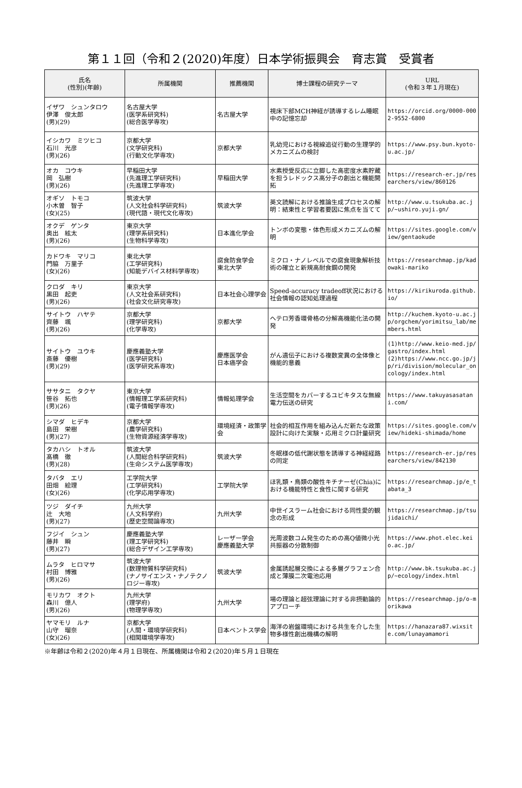第１１回（令和２(2020)年度）日本学術振興会　育志賞　受賞者
| 氏名 (性別)(年齢) | 所属機関 | 推薦機関 | 博士課程の研究テーマ | URL (令和３年１月現在) |
| --- | --- | --- | --- | --- |
| イザワ シュンタロウ 伊澤 俊太郎 (男)(29) | 名古屋大学 (医学系研究科) (総合医学専攻) | 名古屋大学 | 視床下部MCH神経が誘導するレム睡眠中の記憶忘却 | https://orcid.org/0000-0002-9552-6800 |
| イシカワ ミツヒコ 石川 光彦 (男)(26) | 京都大学 (文学研究科) (行動文化学専攻) | 京都大学 | 乳幼児における視線追従行動の生理学的メカニズムの検討 | https://www.psy.bun.kyoto-u.ac.jp/ |
| オカ コウキ 岡 弘樹 (男)(26) | 早稲田大学 (先進理工学研究科) (先進理工学専攻) | 早稲田大学 | 水素授受反応に立脚した高密度水素貯蔵を担うレドックス高分子の創出と機能開拓 | https://research-er.jp/researchers/view/860126 |
| オギソ トモコ 小木曽 智子 (女)(25) | 筑波大学 (人文社会科学研究科) (現代語・現代文化専攻) | 筑波大学 | 英文読解における推論生成プロセスの解明：結束性と学習者要因に焦点を当てて | http://www.u.tsukuba.ac.jp/~ushiro.yuji.gn/ |
| オクデ ゲンタ 奥出 絃太 (男)(26) | 東京大学 (理学系研究科) (生物科学専攻) | 日本進化学会 | トンボの変態・体色形成メカニズムの解明 | https://sites.google.com/view/gentaokude |
| カドワキ マリコ 門脇 万里子 (女)(26) | 東北大学 (工学研究科) (知能デバイス材料学専攻) | 腐食防食学会 東北大学 | ミクロ・ナノレベルでの腐食現象解析技術の確立と新規高耐食鋼の開発 | https://researchmap.jp/kadowaki-mariko |
| クロダ キリ 黒田 起吏 (男)(26) | 東京大学 (人文社会系研究科) (社会文化研究専攻) | 日本社会心理学会 | Speed-accuracy tradeoff状況における社会情報の認知処理過程 | https://kirikuroda.github.io/ |
| サイトウ ハヤテ 齊藤 颯 (男)(26) | 京都大学 (理学研究科) (化学専攻) | 京都大学 | ヘテロ芳香環骨格の分解高機能化法の開発 | http://kuchem.kyoto-u.ac.jp/orgchem/yorimitsu_lab/members.html |
| サイトウ ユウキ 斎藤 優樹 (男)(29) | 慶應義塾大学 (医学研究科) (医学研究系専攻) | 慶應医学会 日本癌学会 | がん遺伝子における複数変異の全体像と機能的意義 | (1)http://www.keio-med.jp/gastro/index.html (2)https://www.ncc.go.jp/jp/ri/division/molecular_oncology/index.html |
| ササタニ タクヤ 笹谷 拓也 (男)(26) | 東京大学 (情報理工学系研究科) (電子情報学専攻) | 情報処理学会 | 生活空間をカバーするユビキタスな無線電力伝送の研究 | https://www.takuyasasatani.com/ |
| シマダ ヒデキ 島田 栄樹 (男)(27) | 京都大学 (農学研究科) (生物資源経済学専攻) | 環境経済・政策学会 | 社会的相互作用を組み込んだ新たな政策設計に向けた実験・応用ミクロ計量研究 | https://sites.google.com/view/hideki-shimada/home |
| タカハシ トオル 髙橋 徹 (男)(28) | 筑波大学 (人間総合科学研究科) (生命システム医学専攻) | 筑波大学 | 冬眠様の低代謝状態を誘導する神経経路の同定 | https://research-er.jp/researchers/view/842130 |
| タバタ エリ 田畑 絵理 (女)(26) | 工学院大学 (工学研究科) (化学応用学専攻) | 工学院大学 | ほ乳類・鳥類の酸性キチナーゼ(Chia)における機能特性と食性に関する研究 | https://researchmap.jp/e_tabata_3 |
| ツジ ダイチ 辻 大地 (男)(27) | 九州大学 (人文科学府) (歴史空間論専攻) | 九州大学 | 中世イスラーム社会における同性愛的観念の形成 | https://researchmap.jp/tsujidaichi/ |
| フジイ シュン 藤井 瞬 (男)(27) | 慶應義塾大学 (理工学研究科) (総合デザイン工学専攻) | レーザー学会 慶應義塾大学 | 光周波数コム発生のための高Q値微小光共振器の分散制御 | https://www.phot.elec.keio.ac.jp/ |
| ムラタ ヒロマサ 村田 博雅 (男)(26) | 筑波大学 (数理物質科学研究科) (ナノサイエンス・ナノテクノロジー専攻) | 筑波大学 | 金属誘起層交換による多層グラフェン合成と薄膜二次電池応用 | http://www.bk.tsukuba.ac.jp/~ecology/index.html |
| モリカワ オクト 森川 億人 (男)(26) | 九州大学 (理学府) (物理学専攻) | 九州大学 | 場の理論と超弦理論に対する非摂動論的アプローチ | https://researchmap.jp/o-morikawa |
| ヤマモリ ルナ 山守 瑠奈 (女)(26) | 京都大学 (人間・環境学研究科) (相関環境学専攻) | 日本ベントス学会 | 海洋の岩盤環境における共生を介した生物多様性創出機構の解明 | https://hanazara87.wixsite.com/lunayamamori |
※年齢は令和２(2020)年４月１日現在、所属機関は令和２(2020)年５月１日現在